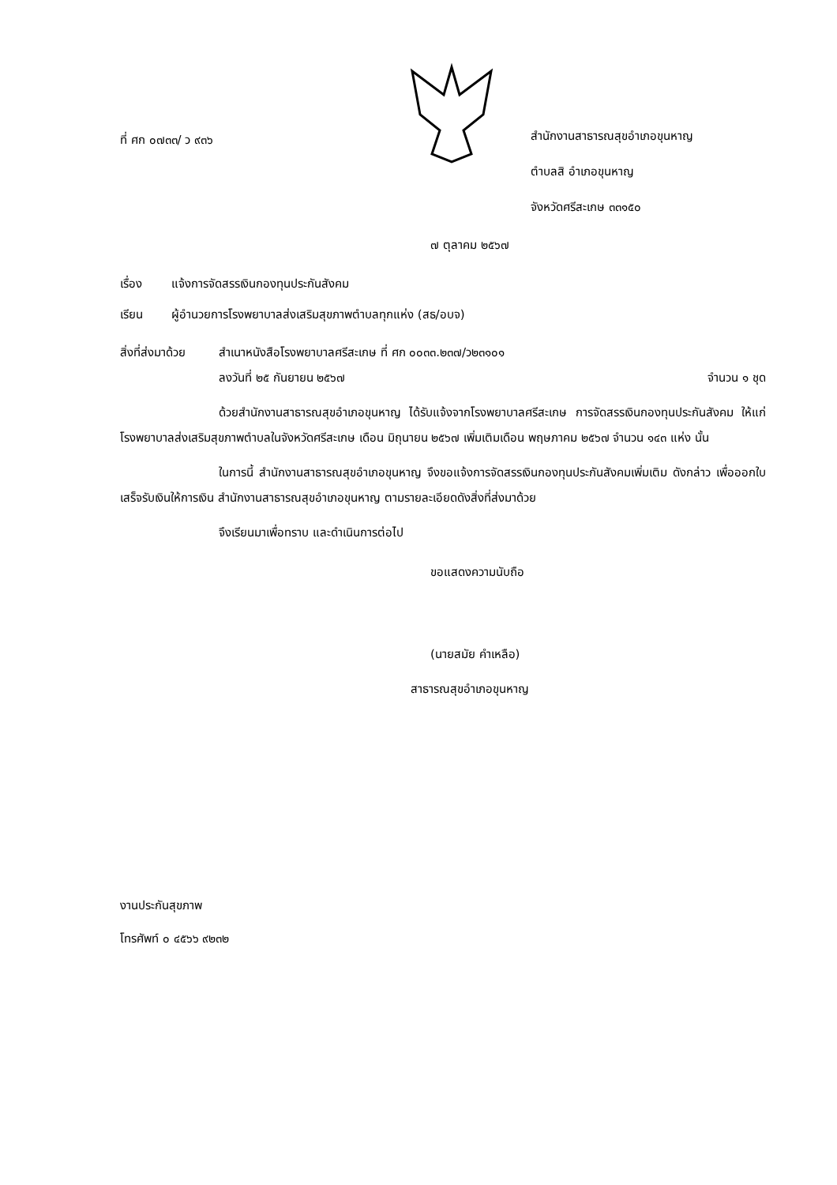ที่ ศก ๐๗๓๓/ ว ๙๓๖
สำนักงานสาธารณสุขอำเภอขุนหาญ
ตำบลสิ อำเภอขุนหาญ
จังหวัดศรีสะเกษ ๓๓๑๕๐
๗ ตุลาคม ๒๕๖๗
เรื่อง แจ้งการจัดสรรเงินกองทุนประกันสังคม
เรียน ผู้อำนวยการโรงพยาบาลส่งเสริมสุขภาพตำบลทุกแห่ง (สธ/อบจ)
สิ่งที่ส่งมาด้วย
สำเนาหนังสือโรงพยาบาลศรีสะเกษ ที่ ศก ๐๐๓๓.๒๓๗/ว๒๓๑๐๑
ลงวันที่ ๒๕ กันยายน ๒๕๖๗ จำนวน ๑ ชุด
ด้วยสำนักงานสาธารณสุขอำเภอขุนหาญ ได้รับแจ้งจากโรงพยาบาลศรีสะเกษ การจัดสรรเงินกองทุนประกันสังคม ให้แก่โรงพยาบาลส่งเสริมสุขภาพตำบลในจังหวัดศรีสะเกษ เดือน มิถุนายน ๒๕๖๗ เพิ่มเติมเดือน พฤษภาคม ๒๕๖๗ จำนวน ๑๔๓ แห่ง นั้น
ในการนี้ สำนักงานสาธารณสุขอำเภอขุนหาญ จึงขอแจ้งการจัดสรรเงินกองทุนประกันสังคมเพิ่มเติม ดังกล่าว เพื่อออกใบเสร็จรับเงินให้การเงิน สำนักงานสาธารณสุขอำเภอขุนหาญ ตามรายละเอียดดังสิ่งที่ส่งมาด้วย
จึงเรียนมาเพื่อทราบ และดำเนินการต่อไป
ขอแสดงความนับถือ
(นายสมัย คำเหลือ)
สาธารณสุขอำเภอขุนหาญ
งานประกันสุขภาพ
โทรศัพท์ ๐ ๔๕๖๖ ๙๒๓๒